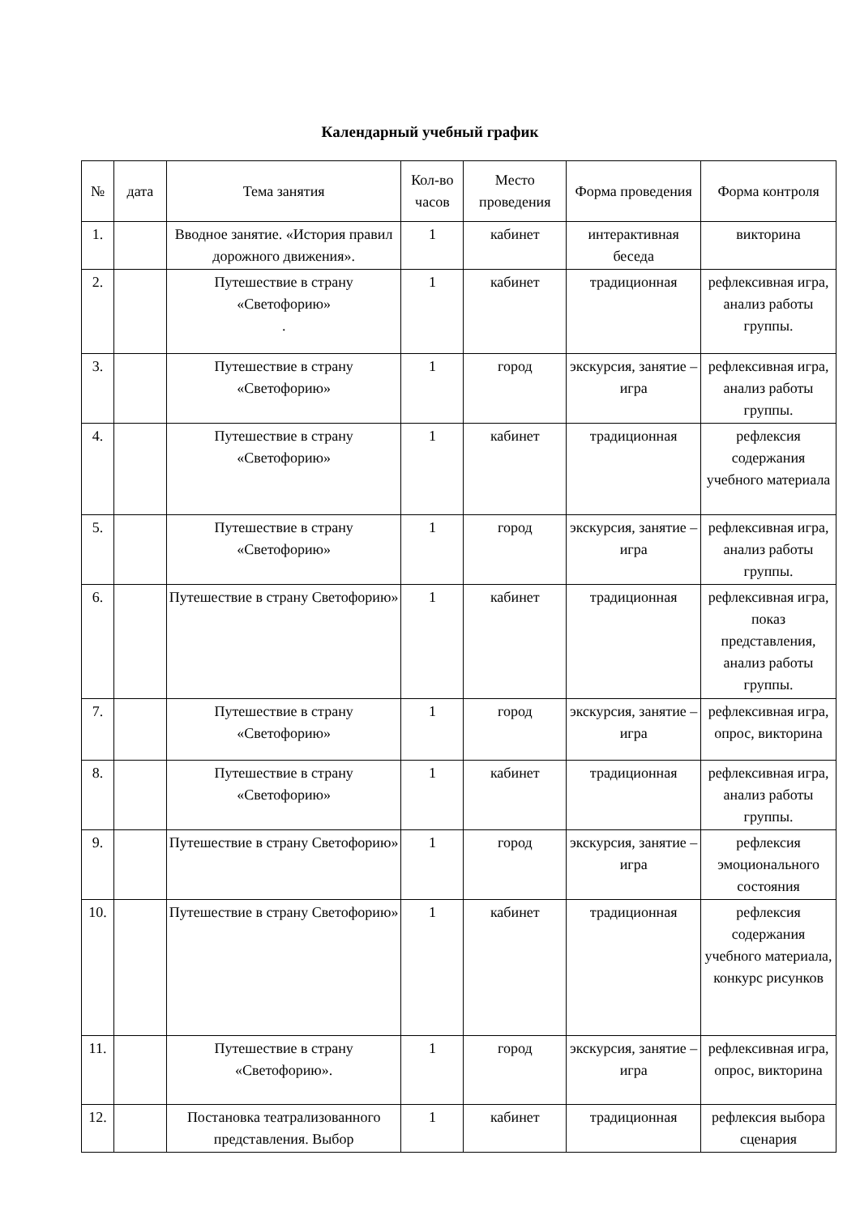Календарный учебный график
| № | дата | Тема занятия | Кол-во часов | Место проведения | Форма проведения | Форма контроля |
| --- | --- | --- | --- | --- | --- | --- |
| 1. | | Вводное занятие. «История правил дорожного движения». | 1 | кабинет | интерактивная беседа | викторина |
| 2. | | Путешествие в страну «Светофорию» . | 1 | кабинет | традиционная | рефлексивная игра, анализ работы группы. |
| 3. | | Путешествие в страну «Светофорию» | 1 | город | экскурсия, занятие –игра | рефлексивная игра, анализ работы группы. |
| 4. | | Путешествие в страну «Светофорию» | 1 | кабинет | традиционная | рефлексия содержания учебного материала |
| 5. | | Путешествие в страну «Светофорию» | 1 | город | экскурсия, занятие –игра | рефлексивная игра, анализ работы группы. |
| 6. | | Путешествие в страну Светофорию» | 1 | кабинет | традиционная | рефлексивная игра, показ представления, анализ работы группы. |
| 7. | | Путешествие в страну «Светофорию» | 1 | город | экскурсия, занятие –игра | рефлексивная игра, опрос, викторина |
| 8. | | Путешествие в страну «Светофорию» | 1 | кабинет | традиционная | рефлексивная игра, анализ работы группы. |
| 9. | | Путешествие в страну Светофорию» | 1 | город | экскурсия, занятие –игра | рефлексия эмоционального состояния |
| 10. | | Путешествие в страну Светофорию» | 1 | кабинет | традиционная | рефлексия содержания учебного материала, конкурс рисунков |
| 11. | | Путешествие в страну «Светофорию». | 1 | город | экскурсия, занятие –игра | рефлексивная игра, опрос, викторина |
| 12. | | Постановка театрализованного представления. Выбор | 1 | кабинет | традиционная | рефлексия выбора сценария |